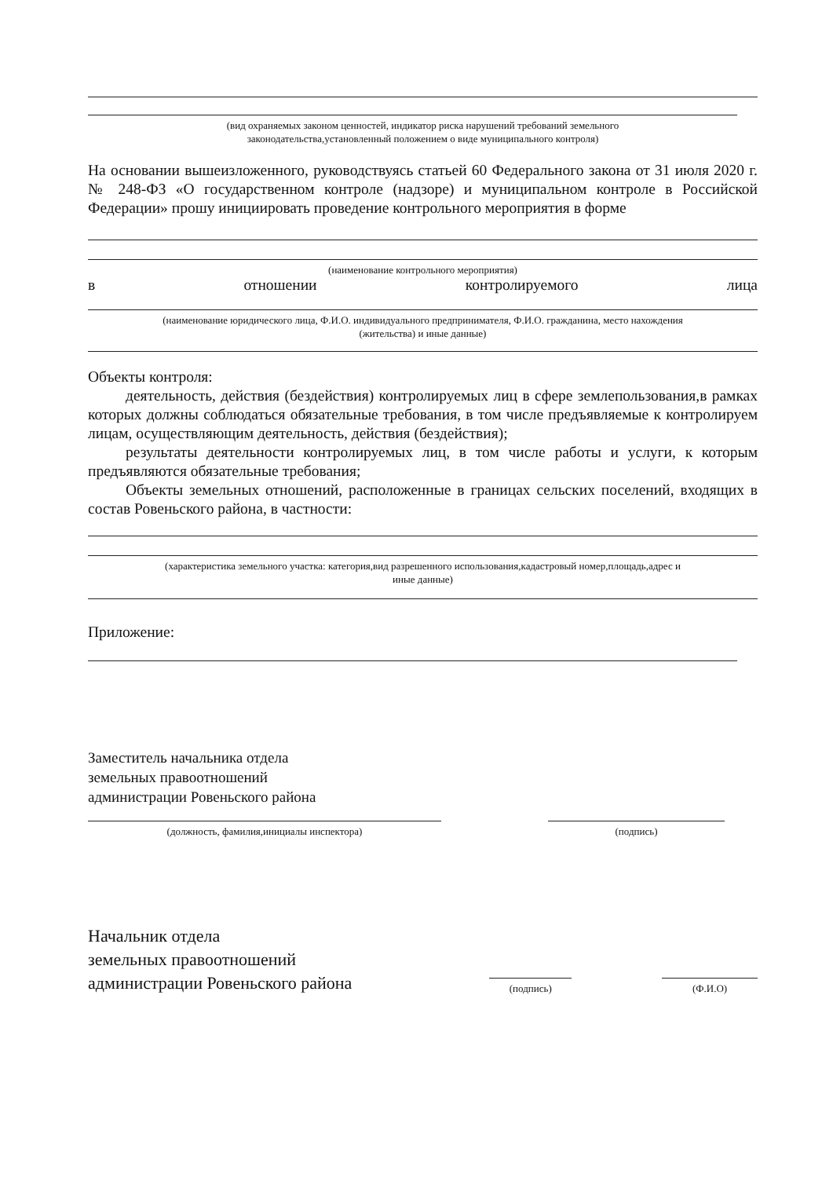(вид охраняемых законом ценностей, индикатор риска нарушений требований земельного
законодательства,установленный положением о виде муниципального контроля)
На основании вышеизложенного, руководствуясь статьей 60 Федерального закона от 31 июля 2020 г. № 248-ФЗ «О государственном контроле (надзоре) и муниципальном контроле в Российской Федерации» прошу инициировать проведение контрольного мероприятия в форме
(наименование контрольного мероприятия)
в отношении контролируемого лица
(наименование юридического лица, Ф.И.О. индивидуального предпринимателя, Ф.И.О. гражданина, место нахождения
(жительства) и иные данные)
Объекты контроля:
деятельность, действия (бездействия) контролируемых лиц в сфере землепользования,в рамках которых должны соблюдаться обязательные требования, в том числе предъявляемые к контролируем лицам, осуществляющим деятельность, действия (бездействия);
результаты деятельности контролируемых лиц, в том числе работы и услуги, к которым предъявляются обязательные требования;
Объекты земельных отношений, расположенные в границах сельских поселений, входящих в состав Ровеньского района, в частности:
(характеристика земельного участка: категория,вид разрешенного использования,кадастровый номер,площадь,адрес и
иные данные)
Приложение:
Заместитель начальника отдела
земельных правоотношений
администрации Ровеньского района
(должность, фамилия,инициалы инспектора) (подпись)
Начальник отдела
земельных правоотношений
администрации Ровеньского района
(подпись)
(Ф.И.О)